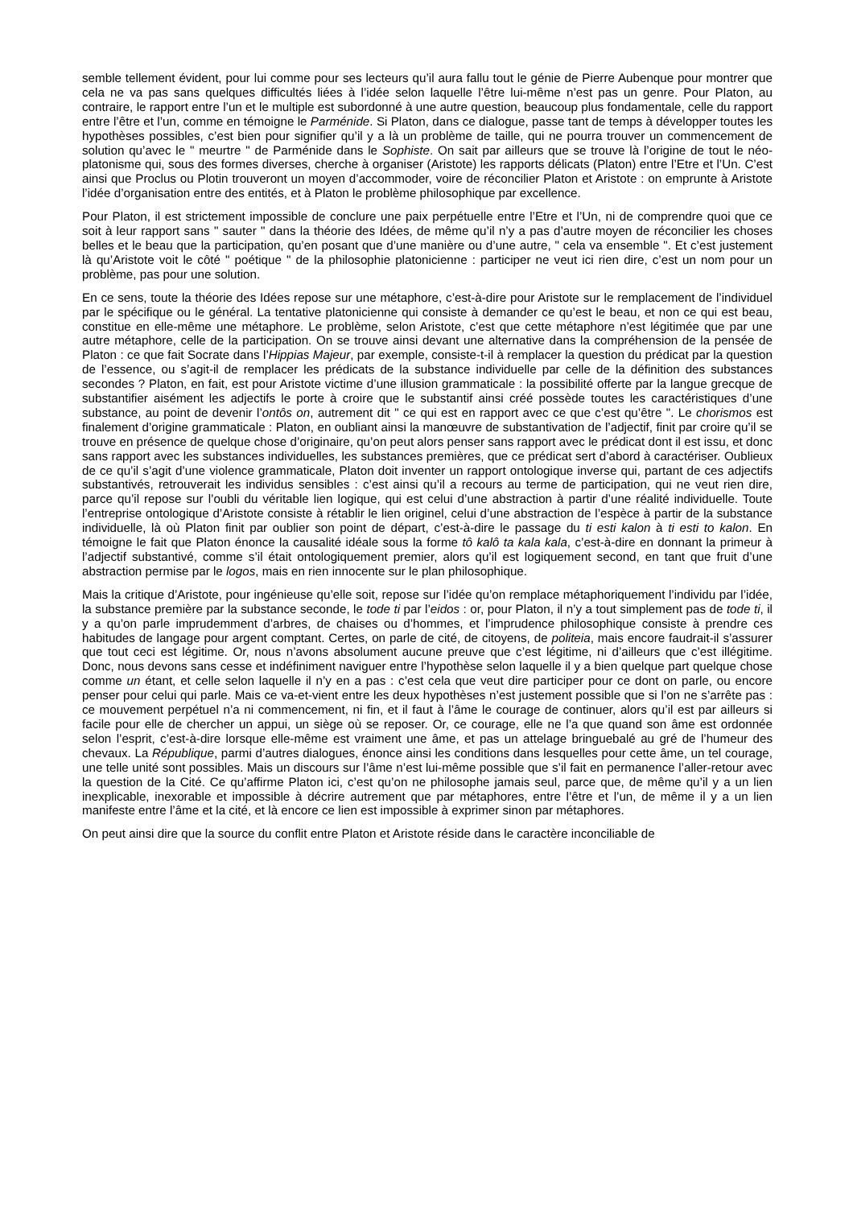semble tellement évident, pour lui comme pour ses lecteurs qu’il aura fallu tout le génie de Pierre Aubenque pour montrer que cela ne va pas sans quelques difficultés liées à l’idée selon laquelle l’être lui-même n’est pas un genre. Pour Platon, au contraire, le rapport entre l’un et le multiple est subordonné à une autre question, beaucoup plus fondamentale, celle du rapport entre l’être et l’un, comme en témoigne le Parménide. Si Platon, dans ce dialogue, passe tant de temps à développer toutes les hypothèses possibles, c’est bien pour signifier qu’il y a là un problème de taille, qui ne pourra trouver un commencement de solution qu’avec le " meurtre " de Parménide dans le Sophiste. On sait par ailleurs que se trouve là l’origine de tout le néo-platonisme qui, sous des formes diverses, cherche à organiser (Aristote) les rapports délicats (Platon) entre l’Etre et l’Un. C’est ainsi que Proclus ou Plotin trouveront un moyen d’accommoder, voire de réconcilier Platon et Aristote : on emprunte à Aristote l’idée d’organisation entre des entités, et à Platon le problème philosophique par excellence.
Pour Platon, il est strictement impossible de conclure une paix perpétuelle entre l’Etre et l’Un, ni de comprendre quoi que ce soit à leur rapport sans " sauter " dans la théorie des Idées, de même qu’il n’y a pas d’autre moyen de réconcilier les choses belles et le beau que la participation, qu’en posant que d’une manière ou d’une autre, " cela va ensemble ". Et c’est justement là qu’Aristote voit le côté " poétique " de la philosophie platonicienne : participer ne veut ici rien dire, c’est un nom pour un problème, pas pour une solution.
En ce sens, toute la théorie des Idées repose sur une métaphore, c’est-à-dire pour Aristote sur le remplacement de l’individuel par le spécifique ou le général. La tentative platonicienne qui consiste à demander ce qu’est le beau, et non ce qui est beau, constitue en elle-même une métaphore. Le problème, selon Aristote, c’est que cette métaphore n’est légitimée que par une autre métaphore, celle de la participation. On se trouve ainsi devant une alternative dans la compréhension de la pensée de Platon : ce que fait Socrate dans l’Hippias Majeur, par exemple, consiste-t-il à remplacer la question du prédicat par la question de l’essence, ou s’agit-il de remplacer les prédicats de la substance individuelle par celle de la définition des substances secondes ? Platon, en fait, est pour Aristote victime d’une illusion grammaticale : la possibilité offerte par la langue grecque de substantifier aisément les adjectifs le porte à croire que le substantif ainsi créé possède toutes les caractéristiques d’une substance, au point de devenir l’ontôs on, autrement dit " ce qui est en rapport avec ce que c’est qu’être ". Le chorismos est finalement d’origine grammaticale : Platon, en oubliant ainsi la manœuvre de substantivation de l’adjectif, finit par croire qu’il se trouve en présence de quelque chose d’originaire, qu’on peut alors penser sans rapport avec le prédicat dont il est issu, et donc sans rapport avec les substances individuelles, les substances premières, que ce prédicat sert d’abord à caractériser. Oublieux de ce qu’il s’agit d’une violence grammaticale, Platon doit inventer un rapport ontologique inverse qui, partant de ces adjectifs substantivés, retrouverait les individus sensibles : c’est ainsi qu’il a recours au terme de participation, qui ne veut rien dire, parce qu’il repose sur l’oubli du véritable lien logique, qui est celui d’une abstraction à partir d’une réalité individuelle. Toute l’entreprise ontologique d’Aristote consiste à rétablir le lien originel, celui d’une abstraction de l’espèce à partir de la substance individuelle, là où Platon finit par oublier son point de départ, c’est-à-dire le passage du ti esti kalon à ti esti to kalon. En témoigne le fait que Platon énonce la causalité idéale sous la forme tô kalô ta kala kala, c’est-à-dire en donnant la primeur à l’adjectif substantivé, comme s’il était ontologiquement premier, alors qu’il est logiquement second, en tant que fruit d’une abstraction permise par le logos, mais en rien innocente sur le plan philosophique.
Mais la critique d’Aristote, pour ingénieuse qu’elle soit, repose sur l’idée qu’on remplace métaphoriquement l’individu par l’idée, la substance première par la substance seconde, le tode ti par l’eidos : or, pour Platon, il n’y a tout simplement pas de tode ti, il y a qu’on parle imprudemment d’arbres, de chaises ou d’hommes, et l’imprudence philosophique consiste à prendre ces habitudes de langage pour argent comptant. Certes, on parle de cité, de citoyens, de politeia, mais encore faudrait-il s’assurer que tout ceci est légitime. Or, nous n’avons absolument aucune preuve que c’est légitime, ni d’ailleurs que c’est illégitime. Donc, nous devons sans cesse et indéfiniment naviguer entre l’hypothèse selon laquelle il y a bien quelque part quelque chose comme un étant, et celle selon laquelle il n’y en a pas : c’est cela que veut dire participer pour ce dont on parle, ou encore penser pour celui qui parle. Mais ce va-et-vient entre les deux hypothèses n’est justement possible que si l’on ne s’arrête pas : ce mouvement perpétuel n’a ni commencement, ni fin, et il faut à l’âme le courage de continuer, alors qu’il est par ailleurs si facile pour elle de chercher un appui, un siège où se reposer. Or, ce courage, elle ne l’a que quand son âme est ordonnée selon l’esprit, c’est-à-dire lorsque elle-même est vraiment une âme, et pas un attelage bringuebalé au gré de l’humeur des chevaux. La République, parmi d’autres dialogues, énonce ainsi les conditions dans lesquelles pour cette âme, un tel courage, une telle unité sont possibles. Mais un discours sur l’âme n’est lui-même possible que s’il fait en permanence l’aller-retour avec la question de la Cité. Ce qu’affirme Platon ici, c’est qu’on ne philosophe jamais seul, parce que, de même qu’il y a un lien inexplicable, inexorable et impossible à décrire autrement que par métaphores, entre l’être et l’un, de même il y a un lien manifeste entre l’âme et la cité, et là encore ce lien est impossible à exprimer sinon par métaphores.
On peut ainsi dire que la source du conflit entre Platon et Aristote réside dans le caractère inconciliable de